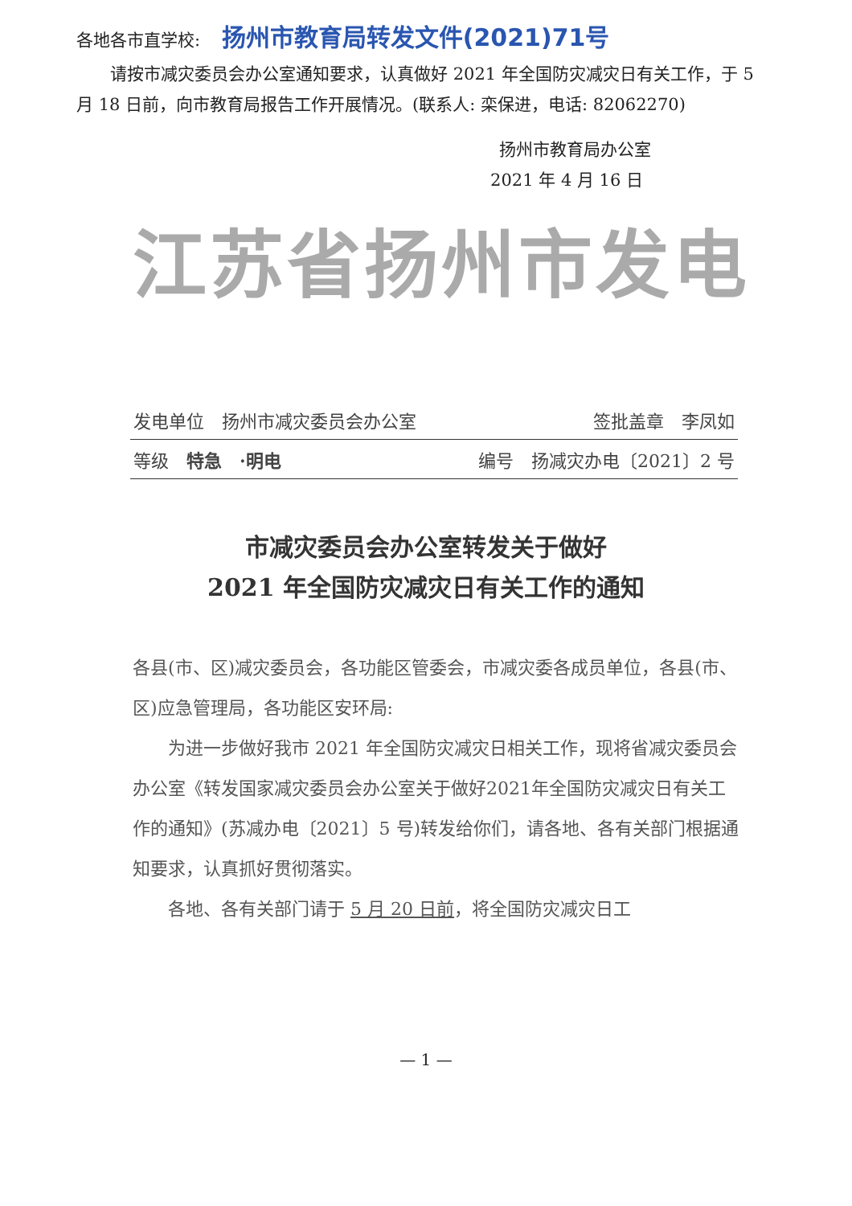各地各市直学校: 扬州市教育局转发文件(2021)71号
请按市减灾委员会办公室通知要求，认真做好 2021 年全国防灾减灾日有关工作，于 5 月 18 日前，向市教育局报告工作开展情况。(联系人: 栾保进，电话: 82062270)
扬州市教育局办公室
2021 年 4 月 16 日
江苏省扬州市发电
发电单位　扬州市减灾委员会办公室 签批盖章　李凤如
等级　特急　·明电 编号　扬减灾办电〔2021〕2 号
市减灾委员会办公室转发关于做好
2021 年全国防灾减灾日有关工作的通知
各县(市、区)减灾委员会，各功能区管委会，市减灾委各成员单位，各县(市、区)应急管理局，各功能区安环局:
为进一步做好我市 2021 年全国防灾减灾日相关工作，现将省减灾委员会办公室《转发国家减灾委员会办公室关于做好2021年全国防灾减灾日有关工作的通知》(苏减办电〔2021〕5 号)转发给你们，请各地、各有关部门根据通知要求，认真抓好贯彻落实。
各地、各有关部门请于 5 月 20 日前，将全国防灾减灾日工
— 1 —